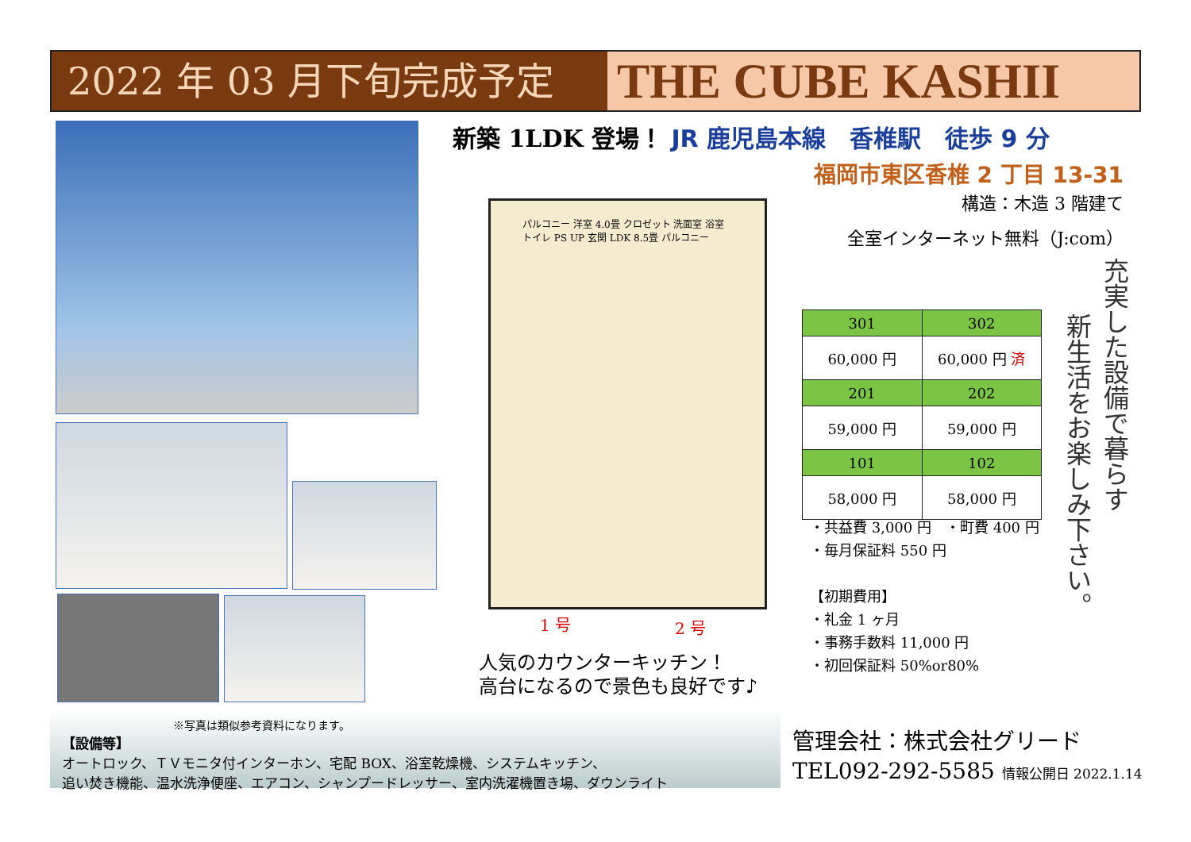2022 年 03 月下旬完成予定
THE CUBE KASHII
新築 1LDK 登場！ JR 鹿児島本線　香椎駅　徒歩 9 分
福岡市東区香椎 2 丁目 13-31
構造：木造 3 階建て
全室インターネット無料（J:com）
パルコニー 洋室 4.0畳 クロゼット 洗面室 浴室 トイレ PS UP 玄関 LDK 8.5畳 パルコニー
1 号 2 号
人気のカウンターキッチン！
高台になるので景色も良好です♪
| 301 | 302 |
| 60,000 円 | 60,000 円 済 |
| 201 | 202 |
| 59,000 円 | 59,000 円 |
| 101 | 102 |
| 58,000 円 | 58,000 円 |
・共益費 3,000 円　・町費 400 円
・毎月保証料 550 円
【初期費用】
・礼金 1 ヶ月
・事務手数料 11,000 円
・初回保証料 50%or80%
充実した設備で暮らす
新生活をお楽しみ下さい。
※写真は類似参考資料になります。
【設備等】
オートロック、ＴＶモニタ付インターホン、宅配 BOX、浴室乾燥機、システムキッチン、
追い焚き機能、温水洗浄便座、エアコン、シャンプードレッサー、室内洗濯機置き場、ダウンライト
管理会社：株式会社グリード
TEL092-292-5585 情報公開日 2022.1.14